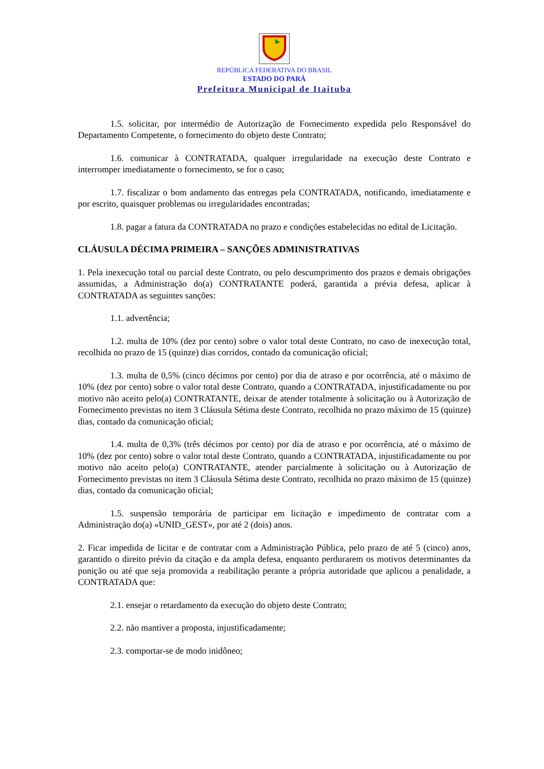REPÚBLICA FEDERATIVA DO BRASIL
ESTADO DO PARÁ
Prefeitura Municipal de Itaituba
1.5. solicitar, por intermédio de Autorização de Fornecimento expedida pelo Responsável do Departamento Competente, o fornecimento do objeto deste Contrato;
1.6. comunicar à CONTRATADA, qualquer irregularidade na execução deste Contrato e interromper imediatamente o fornecimento, se for o caso;
1.7. fiscalizar o bom andamento das entregas pela CONTRATADA, notificando, imediatamente e por escrito, quaisquer problemas ou irregularidades encontradas;
1.8. pagar a fatura da CONTRATADA no prazo e condições estabelecidas no edital de Licitação.
CLÁUSULA DÉCIMA PRIMEIRA – SANÇÕES ADMINISTRATIVAS
1. Pela inexecução total ou parcial deste Contrato, ou pelo descumprimento dos prazos e demais obrigações assumidas, a Administração do(a) CONTRATANTE poderá, garantida a prévia defesa, aplicar à CONTRATADA as seguintes sanções:
1.1. advertência;
1.2. multa de 10% (dez por cento) sobre o valor total deste Contrato, no caso de inexecução total, recolhida no prazo de 15 (quinze) dias corridos, contado da comunicação oficial;
1.3. multa de 0,5% (cinco décimos por cento) por dia de atraso e por ocorrência, até o máximo de 10% (dez por cento) sobre o valor total deste Contrato, quando a CONTRATADA, injustificadamente ou por motivo não aceito pelo(a) CONTRATANTE, deixar de atender totalmente à solicitação ou à Autorização de Fornecimento previstas no item 3 Cláusula Sétima deste Contrato, recolhida no prazo máximo de 15 (quinze) dias, contado da comunicação oficial;
1.4. multa de 0,3% (três décimos por cento) por dia de atraso e por ocorrência, até o máximo de 10% (dez por cento) sobre o valor total deste Contrato, quando a CONTRATADA, injustificadamente ou por motivo não aceito pelo(a) CONTRATANTE, atender parcialmente à solicitação ou à Autorização de Fornecimento previstas no item 3 Cláusula Sétima deste Contrato, recolhida no prazo máximo de 15 (quinze) dias, contado da comunicação oficial;
1.5. suspensão temporária de participar em licitação e impedimento de contratar com a Administração do(a) «UNID_GEST», por até 2 (dois) anos.
2. Ficar impedida de licitar e de contratar com a Administração Pública, pelo prazo de até 5 (cinco) anos, garantido o direito prévio da citação e da ampla defesa, enquanto perdurarem os motivos determinantes da punição ou até que seja promovida a reabilitação perante a própria autoridade que aplicou a penalidade, a CONTRATADA que:
2.1. ensejar o retardamento da execução do objeto deste Contrato;
2.2. não mantiver a proposta, injustificadamente;
2.3. comportar-se de modo inidôneo;